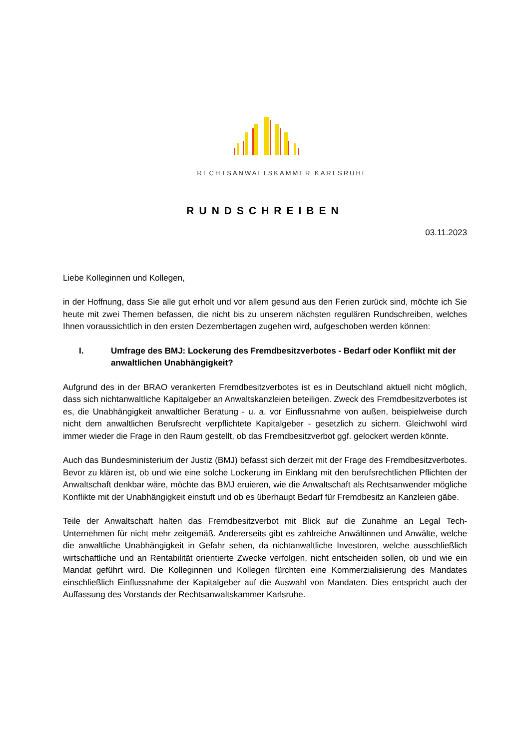RECHTSANWALTSKAMMER KARLSRUHE
RUNDSCHREIBEN
03.11.2023
Liebe Kolleginnen und Kollegen,
in der Hoffnung, dass Sie alle gut erholt und vor allem gesund aus den Ferien zurück sind, möchte ich Sie heute mit zwei Themen befassen, die nicht bis zu unserem nächsten regulären Rundschreiben, welches Ihnen voraussichtlich in den ersten Dezembertagen zugehen wird, aufgeschoben werden können:
I. Umfrage des BMJ: Lockerung des Fremdbesitzverbotes - Bedarf oder Konflikt mit der anwaltlichen Unabhängigkeit?
Aufgrund des in der BRAO verankerten Fremdbesitzverbotes ist es in Deutschland aktuell nicht möglich, dass sich nichtanwaltliche Kapitalgeber an Anwaltskanzleien beteiligen. Zweck des Fremdbesitzverbotes ist es, die Unabhängigkeit anwaltlicher Beratung - u. a. vor Einflussnahme von außen, beispielweise durch nicht dem anwaltlichen Berufsrecht verpflichtete Kapitalgeber - gesetzlich zu sichern. Gleichwohl wird immer wieder die Frage in den Raum gestellt, ob das Fremdbesitzverbot ggf. gelockert werden könnte.
Auch das Bundesministerium der Justiz (BMJ) befasst sich derzeit mit der Frage des Fremdbesitzverbotes. Bevor zu klären ist, ob und wie eine solche Lockerung im Einklang mit den berufsrechtlichen Pflichten der Anwaltschaft denkbar wäre, möchte das BMJ eruieren, wie die Anwaltschaft als Rechtsanwender mögliche Konflikte mit der Unabhängigkeit einstuft und ob es überhaupt Bedarf für Fremdbesitz an Kanzleien gäbe.
Teile der Anwaltschaft halten das Fremdbesitzverbot mit Blick auf die Zunahme an Legal Tech-Unternehmen für nicht mehr zeitgemäß. Andererseits gibt es zahlreiche Anwältinnen und Anwälte, welche die anwaltliche Unabhängigkeit in Gefahr sehen, da nichtanwaltliche Investoren, welche ausschließlich wirtschaftliche und an Rentabilität orientierte Zwecke verfolgen, nicht entscheiden sollen, ob und wie ein Mandat geführt wird. Die Kolleginnen und Kollegen fürchten eine Kommerzialisierung des Mandates einschließlich Einflussnahme der Kapitalgeber auf die Auswahl von Mandaten. Dies entspricht auch der Auffassung des Vorstands der Rechtsanwaltskammer Karlsruhe.